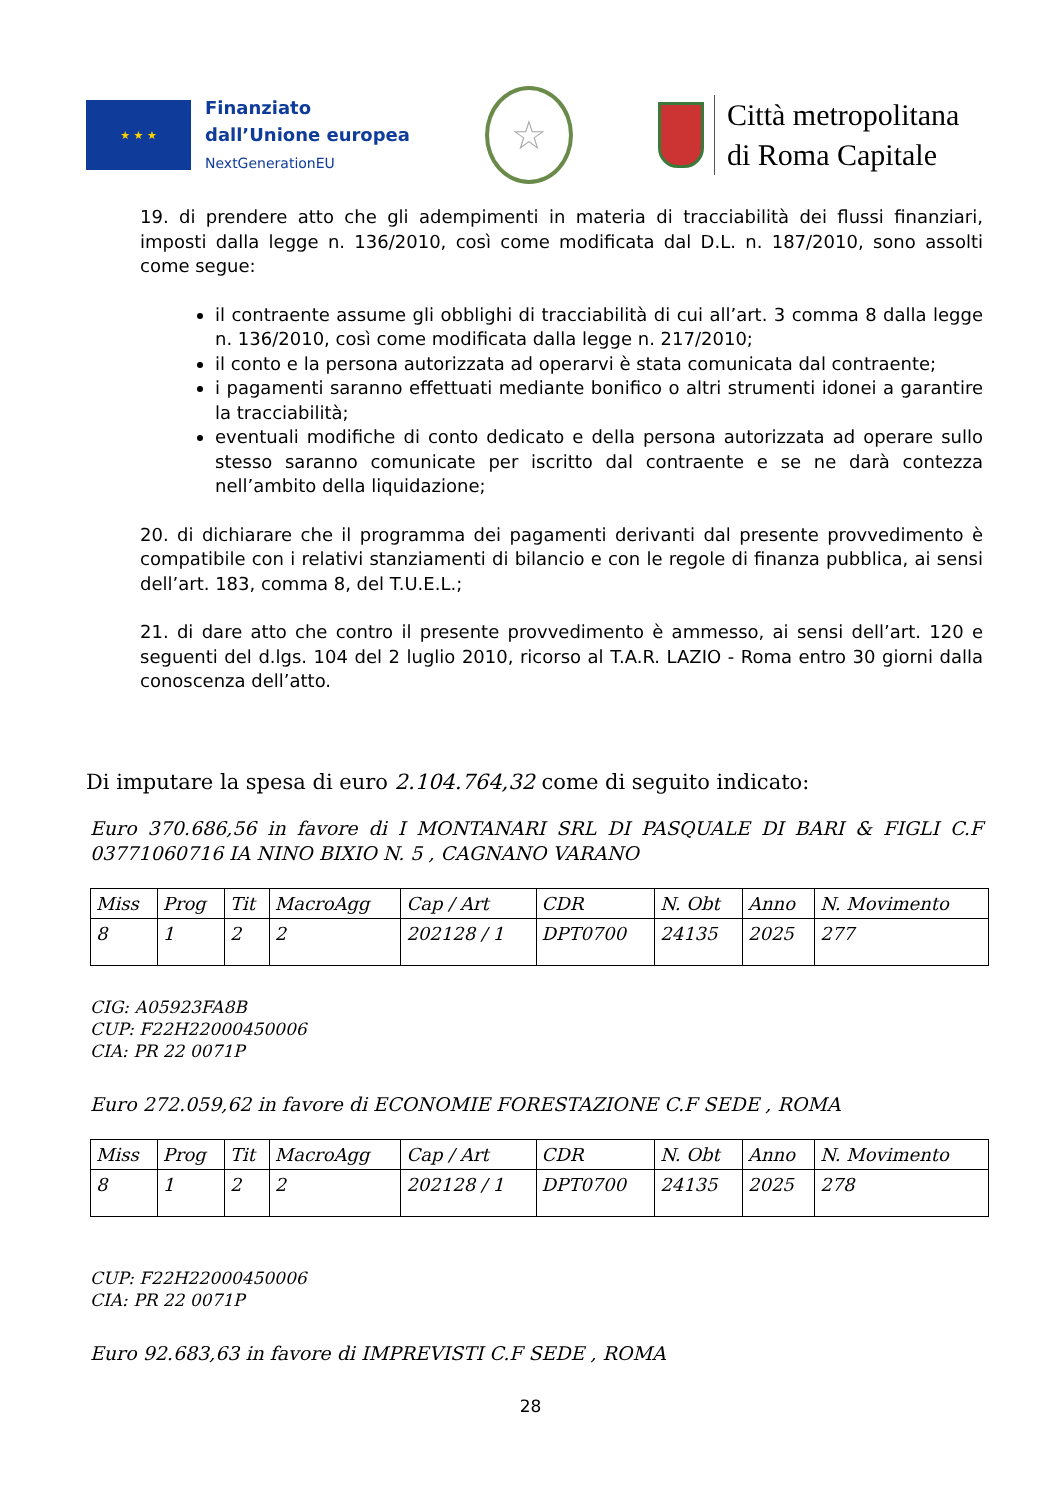★ ★ ★
Finanziato
dall’Unione europea
NextGenerationEU
☆
Città metropolitana
di Roma Capitale
19. di prendere atto che gli adempimenti in materia di tracciabilità dei flussi finanziari, imposti dalla legge n. 136/2010, così come modificata dal D.L. n. 187/2010, sono assolti come segue:
il contraente assume gli obblighi di tracciabilità di cui all’art. 3 comma 8 dalla legge n. 136/2010, così come modificata dalla legge n. 217/2010;
il conto e la persona autorizzata ad operarvi è stata comunicata dal contraente;
i pagamenti saranno effettuati mediante bonifico o altri strumenti idonei a garantire la tracciabilità;
eventuali modifiche di conto dedicato e della persona autorizzata ad operare sullo stesso saranno comunicate per iscritto dal contraente e se ne darà contezza nell’ambito della liquidazione;
20. di dichiarare che il programma dei pagamenti derivanti dal presente provvedimento è compatibile con i relativi stanziamenti di bilancio e con le regole di finanza pubblica, ai sensi dell’art. 183, comma 8, del T.U.E.L.;
21. di dare atto che contro il presente provvedimento è ammesso, ai sensi dell’art. 120 e seguenti del d.lgs. 104 del 2 luglio 2010, ricorso al T.A.R. LAZIO - Roma entro 30 giorni dalla conoscenza dell’atto.
Di imputare la spesa di euro 2.104.764,32 come di seguito indicato:
Euro 370.686,56 in favore di I MONTANARI SRL DI PASQUALE DI BARI & FIGLI C.F 03771060716 IA NINO BIXIO N. 5 , CAGNANO VARANO
| Miss | Prog | Tit | MacroAgg | Cap / Art | CDR | N. Obt | Anno | N. Movimento |
| 8 | 1 | 2 | 2 | 202128 / 1 | DPT0700 | 24135 | 2025 | 277 |
CIG: A05923FA8B
CUP: F22H22000450006
CIA: PR 22 0071P
Euro 272.059,62 in favore di ECONOMIE FORESTAZIONE C.F SEDE , ROMA
| Miss | Prog | Tit | MacroAgg | Cap / Art | CDR | N. Obt | Anno | N. Movimento |
| 8 | 1 | 2 | 2 | 202128 / 1 | DPT0700 | 24135 | 2025 | 278 |
CUP: F22H22000450006
CIA: PR 22 0071P
Euro 92.683,63 in favore di IMPREVISTI C.F SEDE , ROMA
28